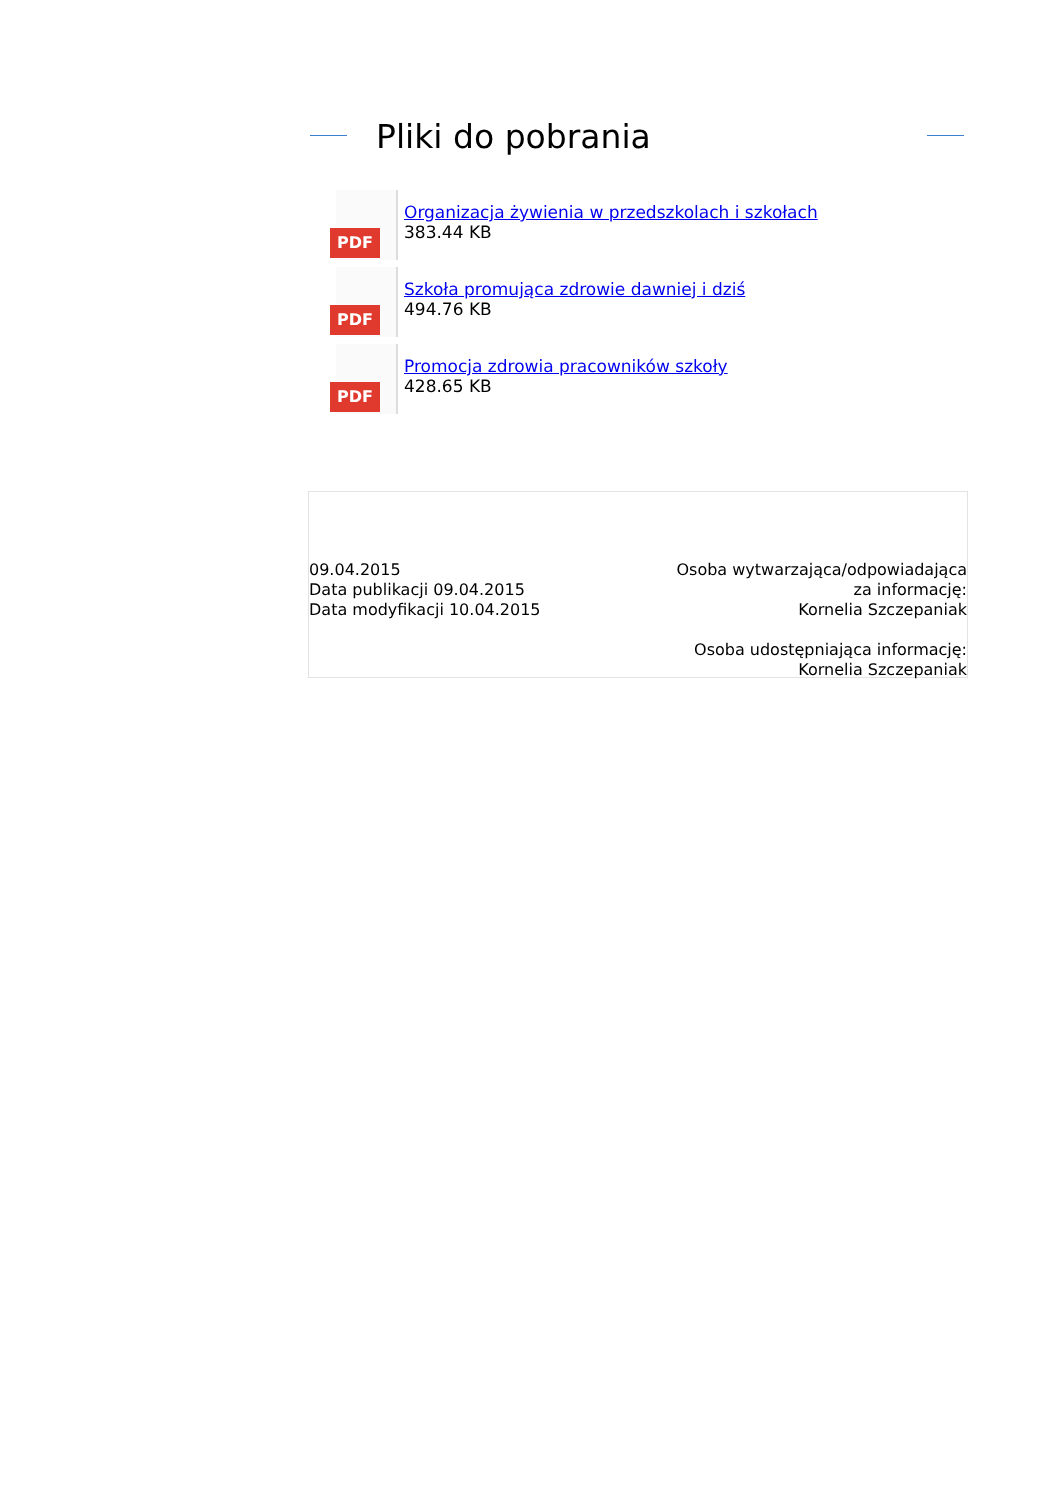Pliki do pobrania
PDF
Organizacja żywienia w przedszkolach i szkołach
383.44 KB
PDF
Szkoła promująca zdrowie dawniej i dziś
494.76 KB
PDF
Promocja zdrowia pracowników szkoły
428.65 KB
09.04.2015
Data publikacji 09.04.2015
Data modyfikacji 10.04.2015
Osoba wytwarzająca/odpowiadająca za informację:
Kornelia Szczepaniak
Osoba udostępniająca informację:
Kornelia Szczepaniak